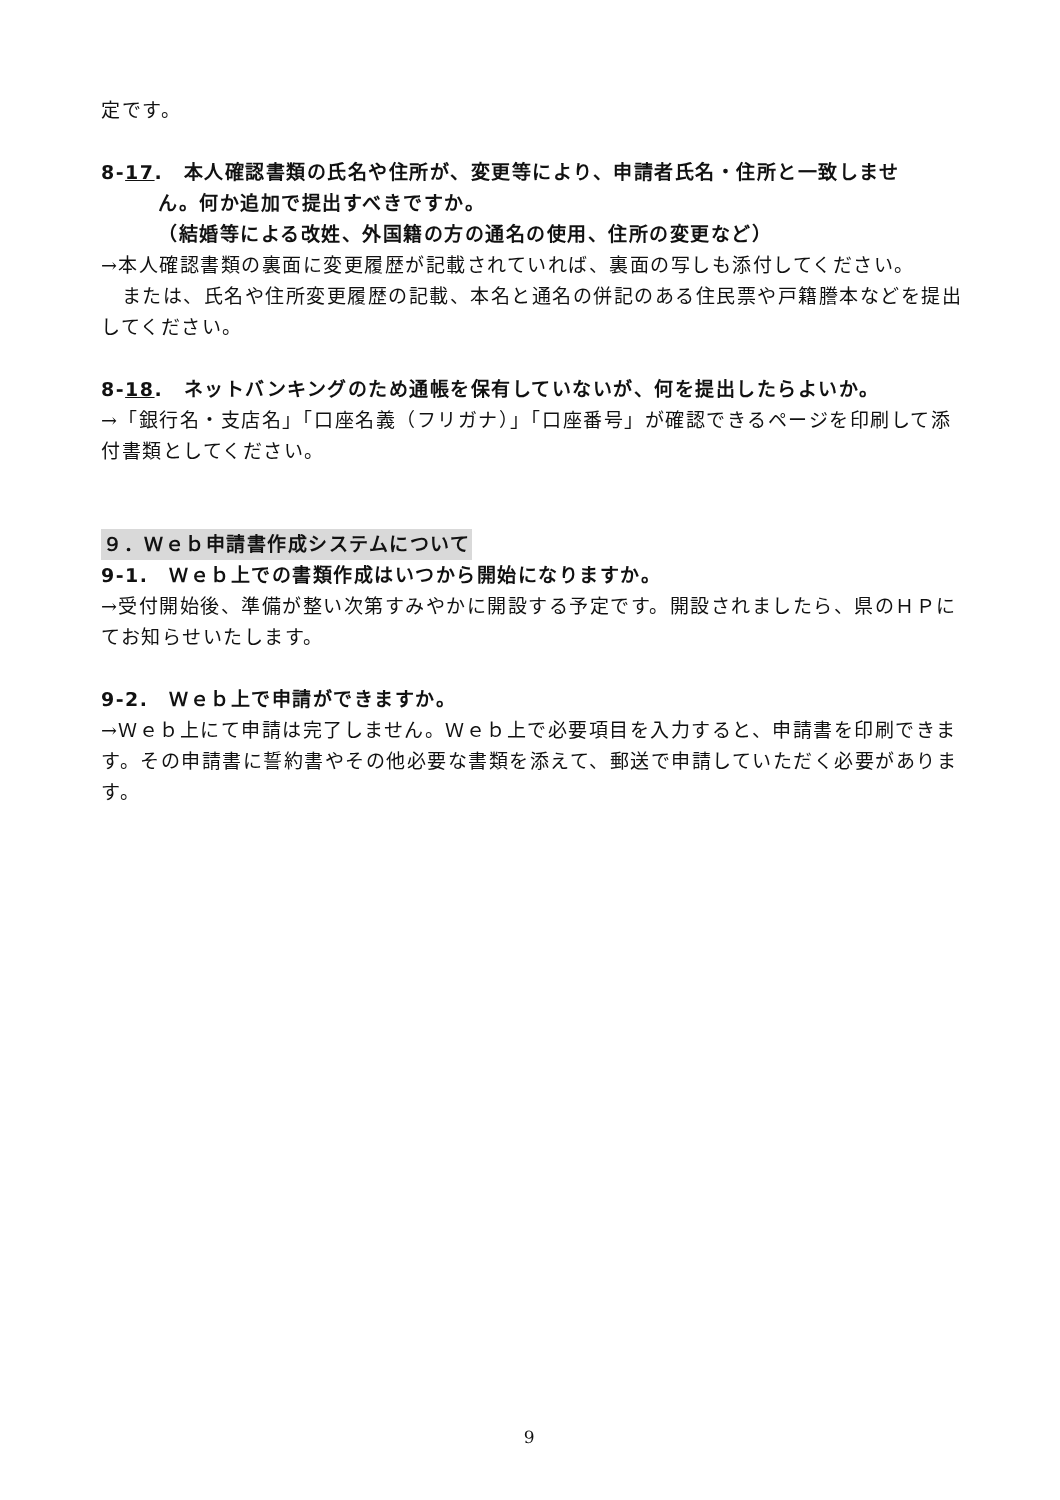定です。
8-17.　本人確認書類の氏名や住所が、変更等により、申請者氏名・住所と一致しませ
ん。何か追加で提出すべきですか。
（結婚等による改姓、外国籍の方の通名の使用、住所の変更など）
→本人確認書類の裏面に変更履歴が記載されていれば、裏面の写しも添付してください。
　または、氏名や住所変更履歴の記載、本名と通名の併記のある住民票や戸籍謄本などを提出してください。
8-18.　ネットバンキングのため通帳を保有していないが、何を提出したらよいか。
→「銀行名・支店名」「口座名義（フリガナ）」「口座番号」が確認できるページを印刷して添付書類としてください。
９．Ｗｅｂ申請書作成システムについて
9-1.　Ｗｅｂ上での書類作成はいつから開始になりますか。
→受付開始後、準備が整い次第すみやかに開設する予定です。開設されましたら、県のＨＰにてお知らせいたします。
9-2.　Ｗｅｂ上で申請ができますか。
→Ｗｅｂ上にて申請は完了しません。Ｗｅｂ上で必要項目を入力すると、申請書を印刷できます。その申請書に誓約書やその他必要な書類を添えて、郵送で申請していただく必要があります。
9